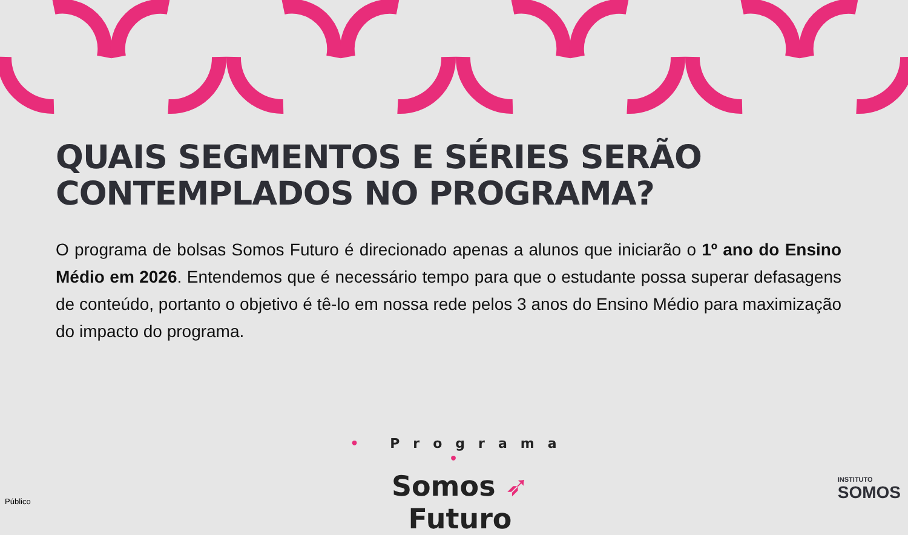QUAIS SEGMENTOS E SÉRIES SERÃO CONTEMPLADOS NO PROGRAMA?
O programa de bolsas Somos Futuro é direcionado apenas a alunos que iniciarão o 1º ano do Ensino Médio em 2026. Entendemos que é necessário tempo para que o estudante possa superar defasagens de conteúdo, portanto o objetivo é tê-lo em nossa rede pelos 3 anos do Ensino Médio para maximização do impacto do programa.
• Programa •
Somos ➶ Futuro
Público
INSTITUTO
SOMOS